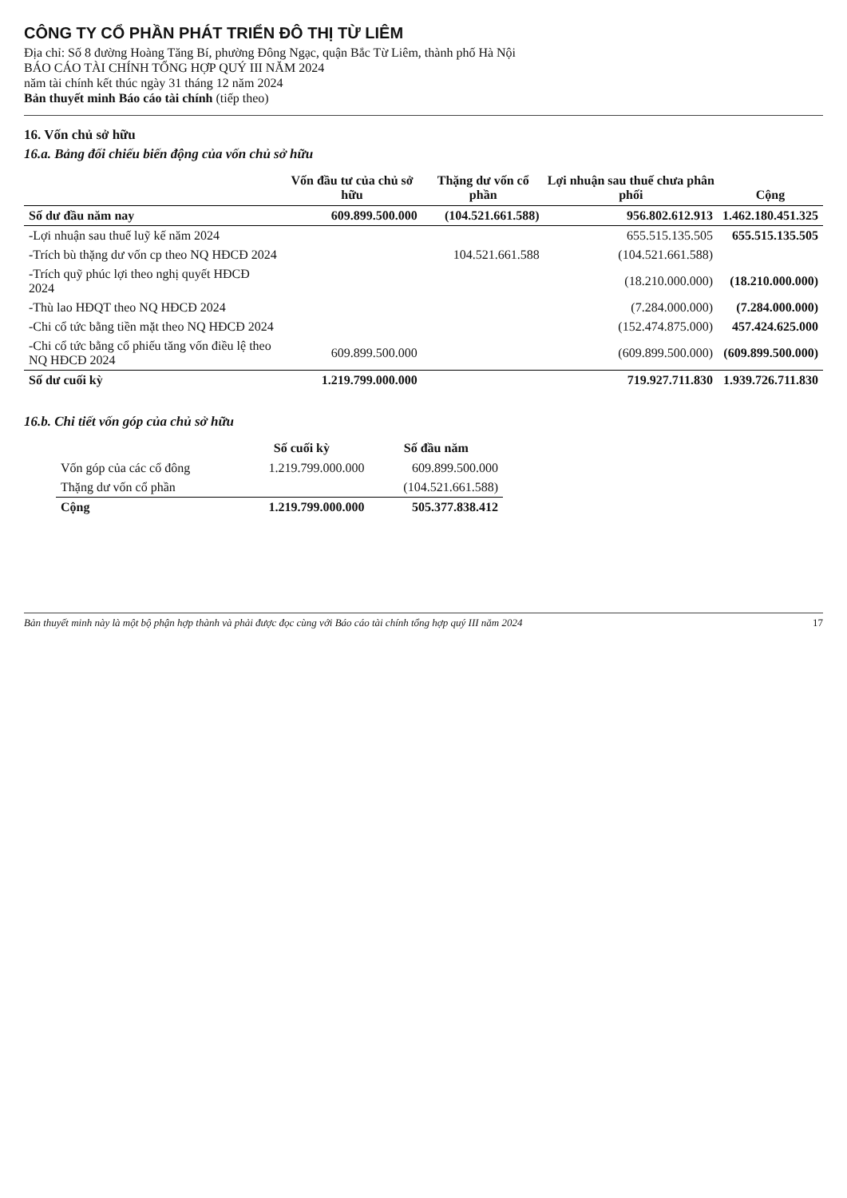CÔNG TY CỔ PHẦN PHÁT TRIỂN ĐÔ THỊ TỪ LIÊM
Địa chỉ: Số 8 đường Hoàng Tăng Bí, phường Đông Ngạc, quận Bắc Từ Liêm, thành phố Hà Nội
BÁO CÁO TÀI CHÍNH TỔNG HỢP QUÝ III NĂM 2024
năm tài chính kết thúc ngày 31 tháng 12 năm 2024
Bản thuyết minh Báo cáo tài chính (tiếp theo)
16. Vốn chủ sở hữu
16.a. Bảng đối chiếu biến động của vốn chủ sở hữu
| | Vốn đầu tư của chủ sở hữu | Thặng dư vốn cổ phần | Lợi nhuận sau thuế chưa phân phối | Cộng |
| --- | --- | --- | --- | --- |
| Số dư đầu năm nay | 609.899.500.000 | (104.521.661.588) | 956.802.612.913 | 1.462.180.451.325 |
| -Lợi nhuận sau thuế luỹ kế năm 2024 | | | 655.515.135.505 | 655.515.135.505 |
| -Trích bù thặng dư vốn cp theo NQ HĐCĐ 2024 | | 104.521.661.588 | (104.521.661.588) | |
| -Trích quỹ phúc lợi theo nghị quyết HĐCĐ 2024 | | | (18.210.000.000) | (18.210.000.000) |
| -Thù lao HĐQT theo NQ HĐCĐ 2024 | | | (7.284.000.000) | (7.284.000.000) |
| -Chi cổ tức bằng tiền mặt theo NQ HĐCĐ 2024 | | | (152.474.875.000) | 457.424.625.000 |
| -Chi cổ tức bằng cổ phiếu tăng vốn điều lệ theo NQ HĐCĐ 2024 | 609.899.500.000 | | (609.899.500.000) | (609.899.500.000) |
| Số dư cuối kỳ | 1.219.799.000.000 | | 719.927.711.830 | 1.939.726.711.830 |
16.b. Chi tiết vốn góp của chủ sở hữu
| | Số cuối kỳ | Số đầu năm |
| --- | --- | --- |
| Vốn góp của các cổ đông | 1.219.799.000.000 | 609.899.500.000 |
| Thặng dư vốn cổ phần | | (104.521.661.588) |
| Cộng | 1.219.799.000.000 | 505.377.838.412 |
Bản thuyết minh này là một bộ phận hợp thành và phải được đọc cùng với Báo cáo tài chính tổng hợp quý III năm 2024 17